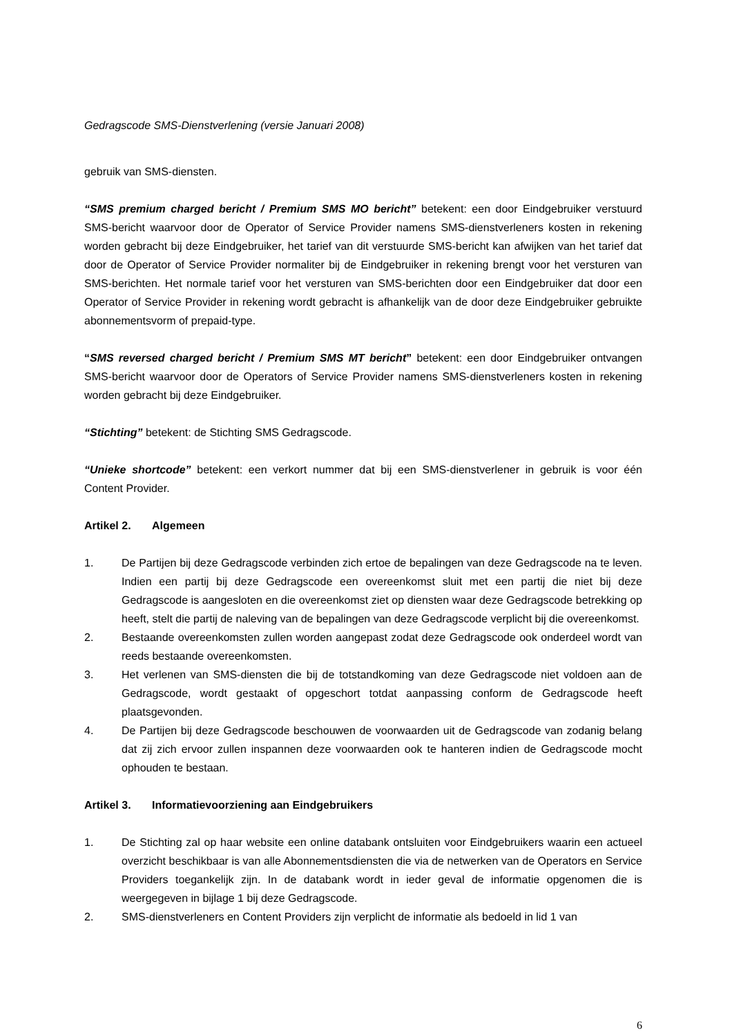Gedragscode SMS-Dienstverlening (versie Januari 2008)
gebruik van SMS-diensten.
“SMS premium charged bericht / Premium SMS MO bericht” betekent: een door Eindgebruiker verstuurd SMS-bericht waarvoor door de Operator of Service Provider namens SMS-dienstverleners kosten in rekening worden gebracht bij deze Eindgebruiker, het tarief van dit verstuurde SMS-bericht kan afwijken van het tarief dat door de Operator of Service Provider normaliter bij de Eindgebruiker in rekening brengt voor het versturen van SMS-berichten. Het normale tarief voor het versturen van SMS-berichten door een Eindgebruiker dat door een Operator of Service Provider in rekening wordt gebracht is afhankelijk van de door deze Eindgebruiker gebruikte abonnementsvorm of prepaid-type.
“SMS reversed charged bericht / Premium SMS MT bericht” betekent: een door Eindgebruiker ontvangen SMS-bericht waarvoor door de Operators of Service Provider namens SMS-dienstverleners kosten in rekening worden gebracht bij deze Eindgebruiker.
“Stichting” betekent: de Stichting SMS Gedragscode.
“Unieke shortcode” betekent: een verkort nummer dat bij een SMS-dienstverlener in gebruik is voor één Content Provider.
Artikel 2. Algemeen
1. De Partijen bij deze Gedragscode verbinden zich ertoe de bepalingen van deze Gedragscode na te leven. Indien een partij bij deze Gedragscode een overeenkomst sluit met een partij die niet bij deze Gedragscode is aangesloten en die overeenkomst ziet op diensten waar deze Gedragscode betrekking op heeft, stelt die partij de naleving van de bepalingen van deze Gedragscode verplicht bij die overeenkomst.
2. Bestaande overeenkomsten zullen worden aangepast zodat deze Gedragscode ook onderdeel wordt van reeds bestaande overeenkomsten.
3. Het verlenen van SMS-diensten die bij de totstandkoming van deze Gedragscode niet voldoen aan de Gedragscode, wordt gestaakt of opgeschort totdat aanpassing conform de Gedragscode heeft plaatsgevonden.
4. De Partijen bij deze Gedragscode beschouwen de voorwaarden uit de Gedragscode van zodanig belang dat zij zich ervoor zullen inspannen deze voorwaarden ook te hanteren indien de Gedragscode mocht ophouden te bestaan.
Artikel 3. Informatievoorziening aan Eindgebruikers
1. De Stichting zal op haar website een online databank ontsluiten voor Eindgebruikers waarin een actueel overzicht beschikbaar is van alle Abonnementsdiensten die via de netwerken van de Operators en Service Providers toegankelijk zijn. In de databank wordt in ieder geval de informatie opgenomen die is weergegeven in bijlage 1 bij deze Gedragscode.
2. SMS-dienstverleners en Content Providers zijn verplicht de informatie als bedoeld in lid 1 van
6